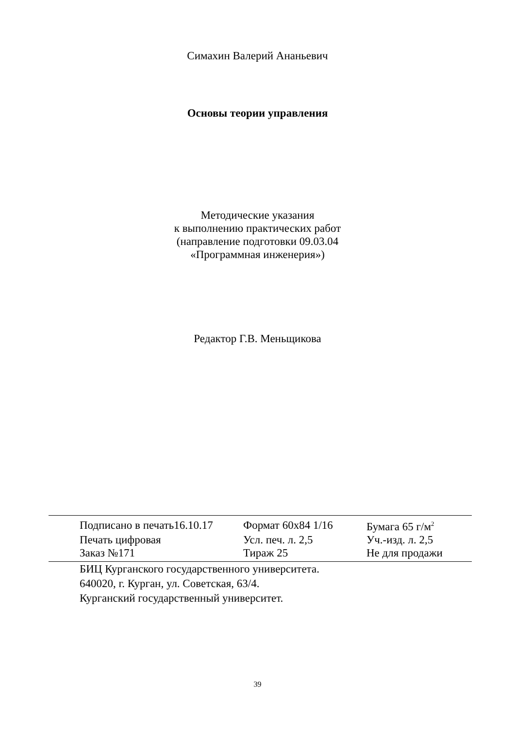Симахин Валерий Ананьевич
Основы теории управления
Методические указания
к выполнению практических работ
(направление подготовки 09.03.04
«Программная инженерия»)
Редактор Г.В. Меньщикова
| Подписано в печать16.10.17 | Формат 60х84 1/16 | Бумага 65 г/м<sup>2</sup> |
| Печать цифровая | Усл. печ. л. 2,5 | Уч.-изд. л. 2,5 |
| Заказ №171 | Тираж 25 | Не для продажи |
БИЦ Курганского государственного университета.
640020, г. Курган, ул. Советская, 63/4.
Курганский государственный университет.
39